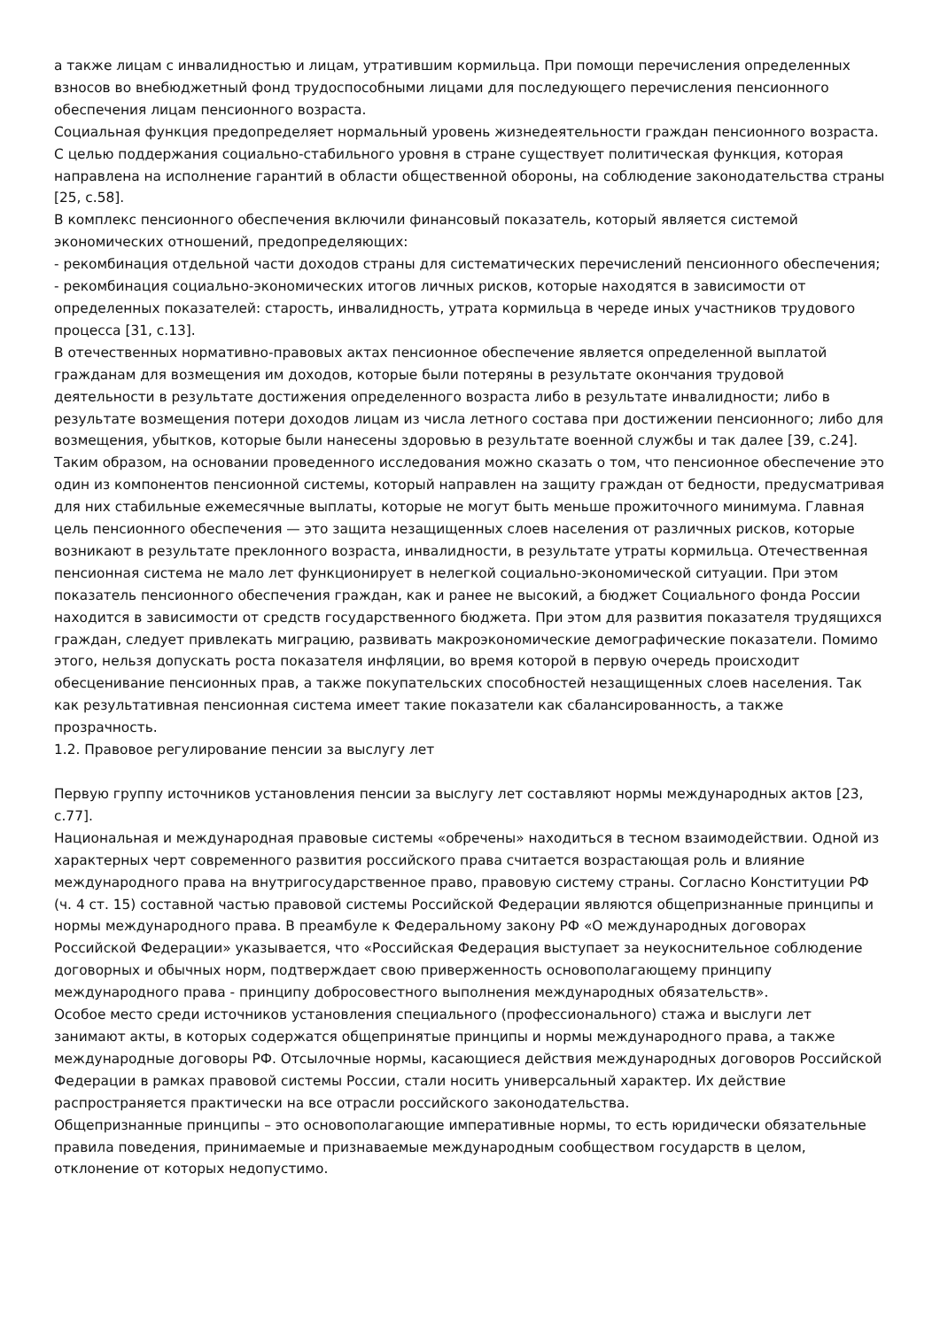а также лицам с инвалидностью и лицам, утратившим кормильца. При помощи перечисления определенных взносов во внебюджетный фонд трудоспособными лицами для последующего перечисления пенсионного обеспечения лицам пенсионного возраста.
Социальная функция предопределяет нормальный уровень жизнедеятельности граждан пенсионного возраста.
С целью поддержания социально-стабильного уровня в стране существует политическая функция, которая направлена на исполнение гарантий в области общественной обороны, на соблюдение законодательства страны [25, с.58].
В комплекс пенсионного обеспечения включили финансовый показатель, который является системой экономических отношений, предопределяющих:
- рекомбинация отдельной части доходов страны для систематических перечислений пенсионного обеспечения;
- рекомбинация социально-экономических итогов личных рисков, которые находятся в зависимости от определенных показателей: старость, инвалидность, утрата кормильца в череде иных участников трудового процесса [31, с.13].
В отечественных нормативно-правовых актах пенсионное обеспечение является определенной выплатой гражданам для возмещения им доходов, которые были потеряны в результате окончания трудовой деятельности в результате достижения определенного возраста либо в результате инвалидности; либо в результате возмещения потери доходов лицам из числа летного состава при достижении пенсионного; либо для возмещения, убытков, которые были нанесены здоровью в результате военной службы и так далее [39, с.24].
Таким образом, на основании проведенного исследования можно сказать о том, что пенсионное обеспечение это один из компонентов пенсионной системы, который направлен на защиту граждан от бедности, предусматривая для них стабильные ежемесячные выплаты, которые не могут быть меньше прожиточного минимума. Главная цель пенсионного обеспечения — это защита незащищенных слоев населения от различных рисков, которые возникают в результате преклонного возраста, инвалидности, в результате утраты кормильца. Отечественная пенсионная система не мало лет функционирует в нелегкой социально-экономической ситуации. При этом показатель пенсионного обеспечения граждан, как и ранее не высокий, а бюджет Социального фонда России находится в зависимости от средств государственного бюджета. При этом для развития показателя трудящихся граждан, следует привлекать миграцию, развивать макроэкономические демографические показатели. Помимо этого, нельзя допускать роста показателя инфляции, во время которой в первую очередь происходит обесценивание пенсионных прав, а также покупательских способностей незащищенных слоев населения. Так как результативная пенсионная система имеет такие показатели как сбалансированность, а также прозрачность.
1.2. Правовое регулирование пенсии за выслугу лет
Первую группу источников установления пенсии за выслугу лет составляют нормы международных актов [23, с.77].
Национальная и международная правовые системы «обречены» находиться в тесном взаимодействии. Одной из характерных черт современного развития российского права считается возрастающая роль и влияние международного права на внутригосударственное право, правовую систему страны. Согласно Конституции РФ (ч. 4 ст. 15) составной частью правовой системы Российской Федерации являются общепризнанные принципы и нормы международного права. В преамбуле к Федеральному закону РФ «О международных договорах Российской Федерации» указывается, что «Российская Федерация выступает за неукоснительное соблюдение договорных и обычных норм, подтверждает свою приверженность основополагающему принципу международного права - принципу добросовестного выполнения международных обязательств».
Особое место среди источников установления специального (профессионального) стажа и выслуги лет занимают акты, в которых содержатся общепринятые принципы и нормы международного права, а также международные договоры РФ. Отсылочные нормы, касающиеся действия международных договоров Российской Федерации в рамках правовой системы России, стали носить универсальный характер. Их действие распространяется практически на все отрасли российского законодательства.
Общепризнанные принципы – это основополагающие императивные нормы, то есть юридически обязательные правила поведения, принимаемые и признаваемые международным сообществом государств в целом, отклонение от которых недопустимо.